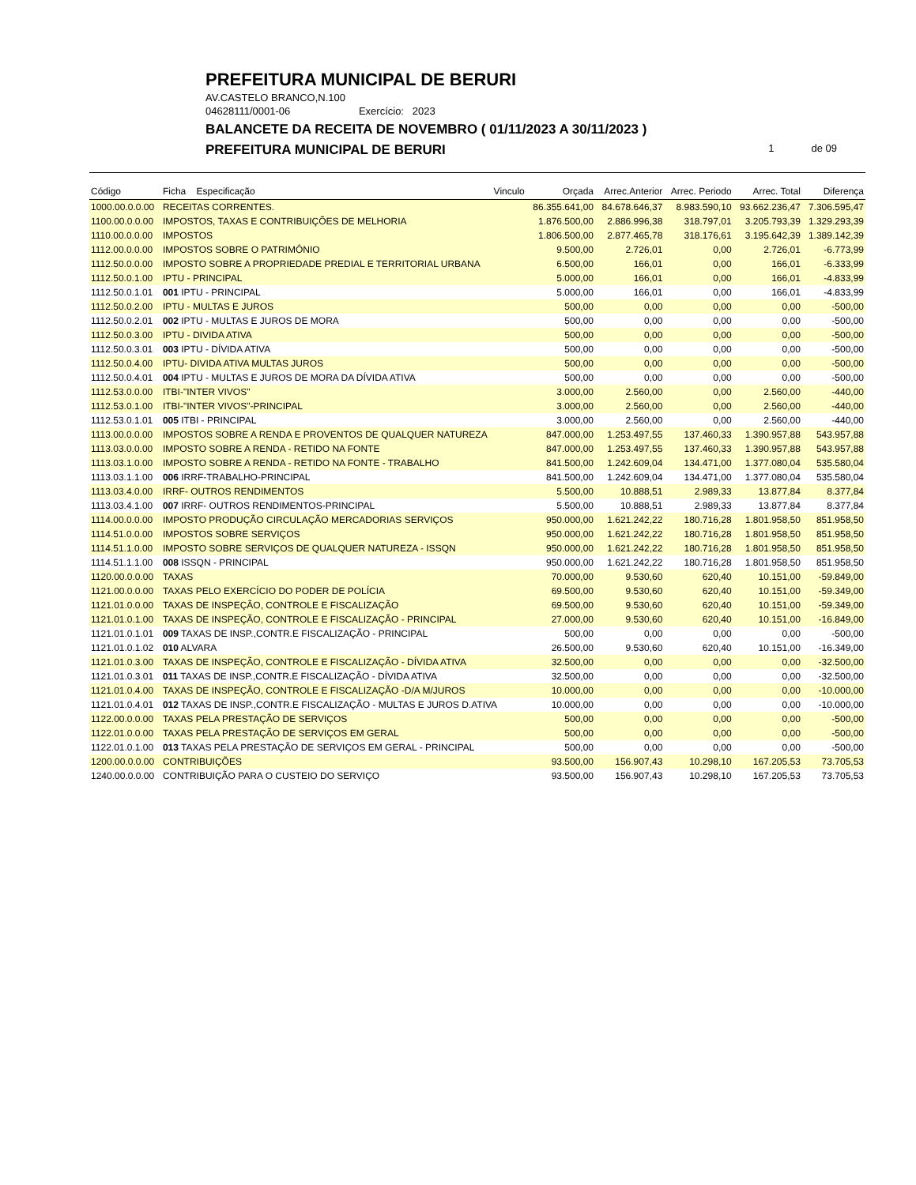PREFEITURA MUNICIPAL DE BERURI
AV.CASTELO BRANCO,N.100
04628111/0001-06 Exercício: 2023
BALANCETE DA RECEITA DE NOVEMBRO ( 01/11/2023 A 30/11/2023 )
PREFEITURA MUNICIPAL DE BERURI
1 de 09
| Código | Ficha Especificação | Vinculo | Orçada | Arrec.Anterior | Arrec. Periodo | Arrec. Total | Diferença |
| --- | --- | --- | --- | --- | --- | --- | --- |
| 1000.00.0.0.00 | RECEITAS CORRENTES. | | 86.355.641,00 | 84.678.646,37 | 8.983.590,10 | 93.662.236,47 | 7.306.595,47 |
| 1100.00.0.0.00 | IMPOSTOS, TAXAS E CONTRIBUIÇÕES DE MELHORIA | | 1.876.500,00 | 2.886.996,38 | 318.797,01 | 3.205.793,39 | 1.329.293,39 |
| 1110.00.0.0.00 | IMPOSTOS | | 1.806.500,00 | 2.877.465,78 | 318.176,61 | 3.195.642,39 | 1.389.142,39 |
| 1112.00.0.0.00 | IMPOSTOS SOBRE O PATRIMÔNIO | | 9.500,00 | 2.726,01 | 0,00 | 2.726,01 | -6.773,99 |
| 1112.50.0.0.00 | IMPOSTO SOBRE A PROPRIEDADE PREDIAL E TERRITORIAL URBANA | | 6.500,00 | 166,01 | 0,00 | 166,01 | -6.333,99 |
| 1112.50.0.1.00 | IPTU - PRINCIPAL | | 5.000,00 | 166,01 | 0,00 | 166,01 | -4.833,99 |
| 1112.50.0.1.01 | 001 IPTU - PRINCIPAL | | 5.000,00 | 166,01 | 0,00 | 166,01 | -4.833,99 |
| 1112.50.0.2.00 | IPTU - MULTAS E JUROS | | 500,00 | 0,00 | 0,00 | 0,00 | -500,00 |
| 1112.50.0.2.01 | 002 IPTU - MULTAS E JUROS DE MORA | | 500,00 | 0,00 | 0,00 | 0,00 | -500,00 |
| 1112.50.0.3.00 | IPTU - DIVIDA ATIVA | | 500,00 | 0,00 | 0,00 | 0,00 | -500,00 |
| 1112.50.0.3.01 | 003 IPTU - DÍVIDA ATIVA | | 500,00 | 0,00 | 0,00 | 0,00 | -500,00 |
| 1112.50.0.4.00 | IPTU- DIVIDA ATIVA MULTAS JUROS | | 500,00 | 0,00 | 0,00 | 0,00 | -500,00 |
| 1112.50.0.4.01 | 004 IPTU - MULTAS E JUROS DE MORA DA DÍVIDA ATIVA | | 500,00 | 0,00 | 0,00 | 0,00 | -500,00 |
| 1112.53.0.0.00 | ITBI-"INTER VIVOS" | | 3.000,00 | 2.560,00 | 0,00 | 2.560,00 | -440,00 |
| 1112.53.0.1.00 | ITBI-"INTER VIVOS"-PRINCIPAL | | 3.000,00 | 2.560,00 | 0,00 | 2.560,00 | -440,00 |
| 1112.53.0.1.01 | 005 ITBI - PRINCIPAL | | 3.000,00 | 2.560,00 | 0,00 | 2.560,00 | -440,00 |
| 1113.00.0.0.00 | IMPOSTOS SOBRE A RENDA E PROVENTOS DE QUALQUER NATUREZA | | 847.000,00 | 1.253.497,55 | 137.460,33 | 1.390.957,88 | 543.957,88 |
| 1113.03.0.0.00 | IMPOSTO SOBRE A RENDA - RETIDO NA FONTE | | 847.000,00 | 1.253.497,55 | 137.460,33 | 1.390.957,88 | 543.957,88 |
| 1113.03.1.0.00 | IMPOSTO SOBRE A RENDA - RETIDO NA FONTE - TRABALHO | | 841.500,00 | 1.242.609,04 | 134.471,00 | 1.377.080,04 | 535.580,04 |
| 1113.03.1.1.00 | 006 IRRF-TRABALHO-PRINCIPAL | | 841.500,00 | 1.242.609,04 | 134.471,00 | 1.377.080,04 | 535.580,04 |
| 1113.03.4.0.00 | IRRF- OUTROS RENDIMENTOS | | 5.500,00 | 10.888,51 | 2.989,33 | 13.877,84 | 8.377,84 |
| 1113.03.4.1.00 | 007 IRRF- OUTROS RENDIMENTOS-PRINCIPAL | | 5.500,00 | 10.888,51 | 2.989,33 | 13.877,84 | 8.377,84 |
| 1114.00.0.0.00 | IMPOSTO PRODUÇÃO CIRCULAÇÃO MERCADORIAS SERVIÇOS | | 950.000,00 | 1.621.242,22 | 180.716,28 | 1.801.958,50 | 851.958,50 |
| 1114.51.0.0.00 | IMPOSTOS SOBRE SERVIÇOS | | 950.000,00 | 1.621.242,22 | 180.716,28 | 1.801.958,50 | 851.958,50 |
| 1114.51.1.0.00 | IMPOSTO SOBRE SERVIÇOS DE QUALQUER NATUREZA - ISSQN | | 950.000,00 | 1.621.242,22 | 180.716,28 | 1.801.958,50 | 851.958,50 |
| 1114.51.1.1.00 | 008 ISSQN - PRINCIPAL | | 950.000,00 | 1.621.242,22 | 180.716,28 | 1.801.958,50 | 851.958,50 |
| 1120.00.0.0.00 | TAXAS | | 70.000,00 | 9.530,60 | 620,40 | 10.151,00 | -59.849,00 |
| 1121.00.0.0.00 | TAXAS PELO EXERCÍCIO DO PODER DE POLÍCIA | | 69.500,00 | 9.530,60 | 620,40 | 10.151,00 | -59.349,00 |
| 1121.01.0.0.00 | TAXAS DE INSPEÇÃO, CONTROLE E FISCALIZAÇÃO | | 69.500,00 | 9.530,60 | 620,40 | 10.151,00 | -59.349,00 |
| 1121.01.0.1.00 | TAXAS DE INSPEÇÃO, CONTROLE E FISCALIZAÇÃO - PRINCIPAL | | 27.000,00 | 9.530,60 | 620,40 | 10.151,00 | -16.849,00 |
| 1121.01.0.1.01 | 009 TAXAS DE INSP.,CONTR.E FISCALIZAÇÃO - PRINCIPAL | | 500,00 | 0,00 | 0,00 | 0,00 | -500,00 |
| 1121.01.0.1.02 | 010 ALVARA | | 26.500,00 | 9.530,60 | 620,40 | 10.151,00 | -16.349,00 |
| 1121.01.0.3.00 | TAXAS DE INSPEÇÃO, CONTROLE E FISCALIZAÇÃO - DÍVIDA ATIVA | | 32.500,00 | 0,00 | 0,00 | 0,00 | -32.500,00 |
| 1121.01.0.3.01 | 011 TAXAS DE INSP.,CONTR.E FISCALIZAÇÃO - DÍVIDA ATIVA | | 32.500,00 | 0,00 | 0,00 | 0,00 | -32.500,00 |
| 1121.01.0.4.00 | TAXAS DE INSPEÇÃO, CONTROLE E FISCALIZAÇÃO -D/A M/JUROS | | 10.000,00 | 0,00 | 0,00 | 0,00 | -10.000,00 |
| 1121.01.0.4.01 | 012 TAXAS DE INSP.,CONTR.E FISCALIZAÇÃO - MULTAS E JUROS D.ATIVA | | 10.000,00 | 0,00 | 0,00 | 0,00 | -10.000,00 |
| 1122.00.0.0.00 | TAXAS PELA PRESTAÇÃO DE SERVIÇOS | | 500,00 | 0,00 | 0,00 | 0,00 | -500,00 |
| 1122.01.0.0.00 | TAXAS PELA PRESTAÇÃO DE SERVIÇOS EM GERAL | | 500,00 | 0,00 | 0,00 | 0,00 | -500,00 |
| 1122.01.0.1.00 | 013 TAXAS PELA PRESTAÇÃO DE SERVIÇOS EM GERAL - PRINCIPAL | | 500,00 | 0,00 | 0,00 | 0,00 | -500,00 |
| 1200.00.0.0.00 | CONTRIBUIÇÕES | | 93.500,00 | 156.907,43 | 10.298,10 | 167.205,53 | 73.705,53 |
| 1240.00.0.0.00 | CONTRIBUIÇÃO PARA O CUSTEIO DO SERVIÇO | | 93.500,00 | 156.907,43 | 10.298,10 | 167.205,53 | 73.705,53 |